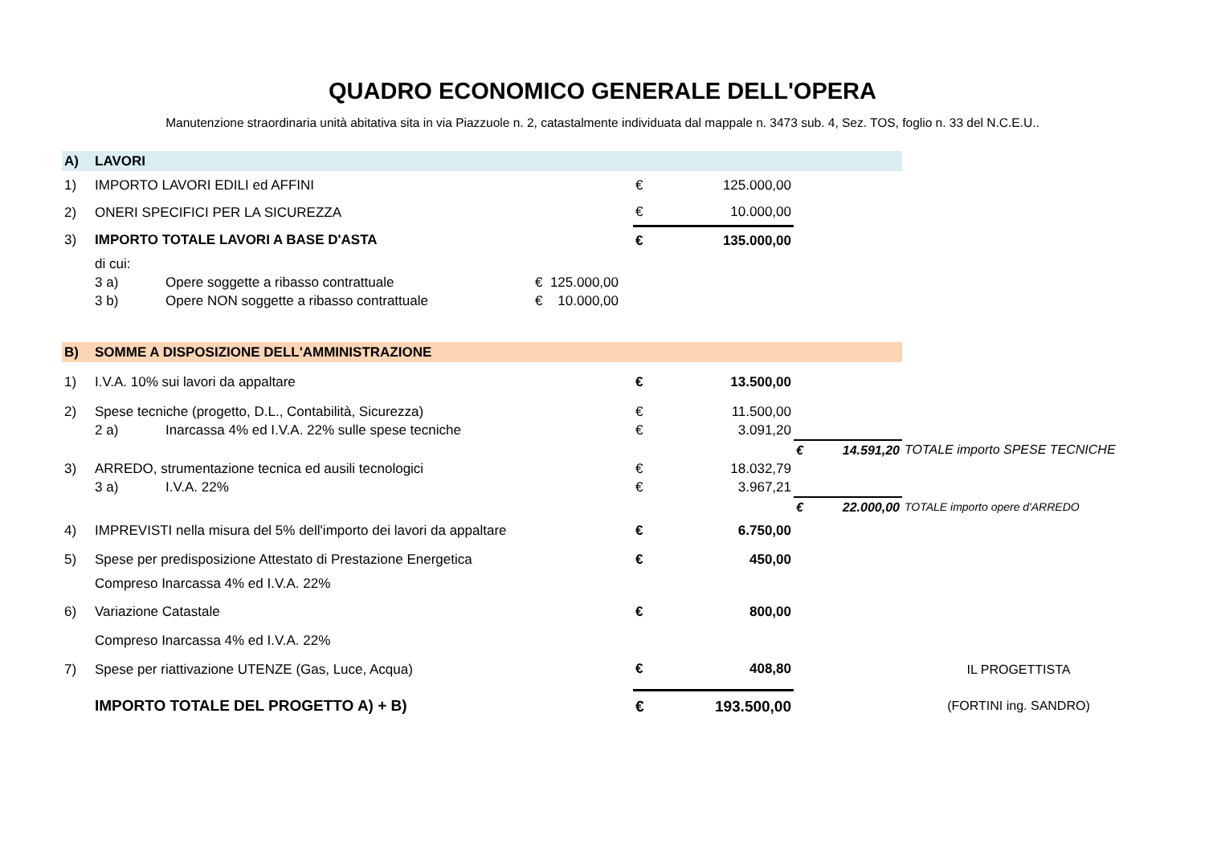QUADRO ECONOMICO GENERALE DELL'OPERA
Manutenzione straordinaria unità abitativa sita in via Piazzuole n. 2, catastalmente individuata dal mappale n. 3473 sub. 4, Sez. TOS, foglio n. 33 del N.C.E.U..
| A) | LAVORI | | | | | | | |
| 1) | IMPORTO LAVORI EDILI ed AFFINI | | | € | 125.000,00 | | | |
| 2) | ONERI SPECIFICI PER LA SICUREZZA | | | € | 10.000,00 | | | |
| 3) | IMPORTO TOTALE LAVORI A BASE D'ASTA | | | € | 135.000,00 | | | |
| | di cui: | | | | | | | |
| | 3 a) | Opere soggette a ribasso contrattuale | € 125.000,00 | | | | | |
| | 3 b) | Opere NON soggette a ribasso contrattuale | € 10.000,00 | | | | | |
| B) | SOMME A DISPOSIZIONE DELL'AMMINISTRAZIONE | | | | | | | |
| 1) | I.V.A. 10% sui lavori da appaltare | | | € | 13.500,00 | | | |
| 2) | Spese tecniche (progetto, D.L., Contabilità, Sicurezza) | | | € | 11.500,00 | | | |
| | 2 a) | Inarcassa 4% ed I.V.A. 22% sulle spese tecniche | | € | 3.091,20 | | | |
| | | | | | | € | 14.591,20 | TOTALE importo SPESE TECNICHE |
| 3) | ARREDO, strumentazione tecnica ed ausili tecnologici | | | € | 18.032,79 | | | |
| | 3 a) | I.V.A. 22% | | € | 3.967,21 | | | |
| | | | | | | € | 22.000,00 | TOTALE importo opere d'ARREDO |
| 4) | IMPREVISTI nella misura del 5% dell'importo dei lavori da appaltare | | | € | 6.750,00 | | | |
| 5) | Spese per predisposizione Attestato di Prestazione Energetica | | | € | 450,00 | | | |
| | Compreso Inarcassa 4% ed I.V.A. 22% | | | | | | | |
| 6) | Variazione Catastale | | | € | 800,00 | | | |
| | Compreso Inarcassa 4% ed I.V.A. 22% | | | | | | | |
| 7) | Spese per riattivazione UTENZE (Gas, Luce, Acqua) | | | € | 408,80 | | | IL PROGETTISTA |
| | IMPORTO TOTALE DEL PROGETTO A) + B) | | | € | 193.500,00 | | | (FORTINI ing. SANDRO) |